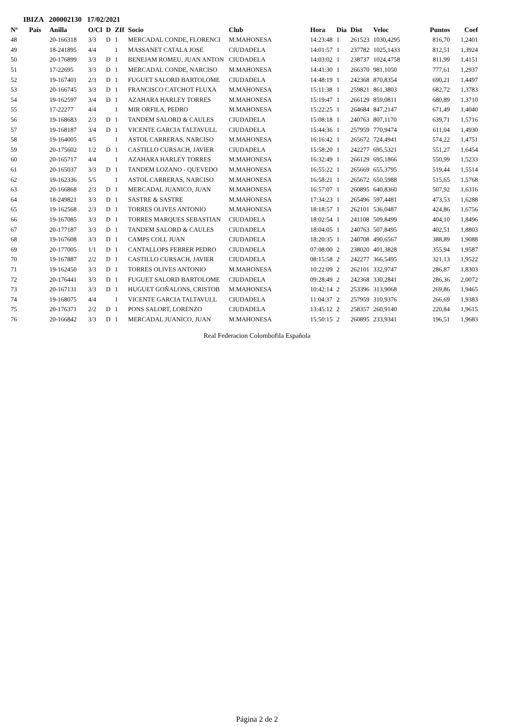IBIZA 200002130 17/02/2021
| Nº | Pais | Anilla | O/Cl | D | ZIf | Socio | Club | Hora | Dia | Dist | Veloc | Puntos | Coef |
| --- | --- | --- | --- | --- | --- | --- | --- | --- | --- | --- | --- | --- | --- |
| 48 | | 20-166318 | 3/3 | D | 1 | MERCADAL CONDE, FLORENCI | M.MAHONESA | 14:23:48 | 1 | 261523 | 1030,4295 | 816,70 | 1,2401 |
| 49 | | 18-241895 | 4/4 | | 1 | MASSANET CATALA JOSE | CIUDADELA | 14:01:57 | 1 | 237782 | 1025,1433 | 812,51 | 1,3924 |
| 50 | | 20-176899 | 3/3 | D | 1 | BENEJAM ROMEU, JUAN ANTON | CIUDADELA | 14:03:02 | 1 | 238737 | 1024,4758 | 811,99 | 1,4151 |
| 51 | | 17-22695 | 3/3 | D | 1 | MERCADAL CONDE, NARCISO | M.MAHONESA | 14:41:30 | 1 | 266370 | 981,1050 | 777,61 | 1,2937 |
| 52 | | 19-167401 | 2/3 | D | 1 | FUGUET SALORD BARTOLOME | CIUDADELA | 14:48:19 | 1 | 242368 | 870,8354 | 690,21 | 1,4497 |
| 53 | | 20-166745 | 3/3 | D | 1 | FRANCISCO CATCHOT FLUXA | M.MAHONESA | 15:11:38 | 1 | 259821 | 861,3803 | 682,72 | 1,3783 |
| 54 | | 19-162597 | 3/4 | D | 1 | AZAHARA HARLEY TORRES | M.MAHONESA | 15:19:47 | 1 | 266129 | 859,0811 | 680,89 | 1,3710 |
| 55 | | 17-22277 | 4/4 | | 1 | MIR ORFILA, PEDRO | M.MAHONESA | 15:22:25 | 1 | 264684 | 847,2147 | 671,49 | 1,4040 |
| 56 | | 19-168683 | 2/3 | D | 1 | TANDEM SALORD & CAULES | CIUDADELA | 15:08:18 | 1 | 240763 | 807,1170 | 639,71 | 1,5716 |
| 57 | | 19-168187 | 3/4 | D | 1 | VICENTE GARCIA TALTAVULL | CIUDADELA | 15:44:36 | 1 | 257959 | 770,9474 | 611,04 | 1,4930 |
| 58 | | 19-164005 | 4/5 | | 1 | ASTOL CARRERAS, NARCISO | M.MAHONESA | 16:16:42 | 1 | 265672 | 724,4941 | 574,22 | 1,4751 |
| 59 | | 20-175602 | 1/2 | D | 1 | CASTILLO CURSACH, JAVIER | CIUDADELA | 15:58:20 | 1 | 242277 | 695,5321 | 551,27 | 1,6454 |
| 60 | | 20-165717 | 4/4 | | 1 | AZAHARA HARLEY TORRES | M.MAHONESA | 16:32:49 | 1 | 266129 | 695,1866 | 550,99 | 1,5233 |
| 61 | | 20-165037 | 3/3 | D | 1 | TANDEM LOZANO - QUEVEDO | M.MAHONESA | 16:55:22 | 1 | 265669 | 655,3795 | 519,44 | 1,5514 |
| 62 | | 19-162336 | 5/5 | | 1 | ASTOL CARRERAS, NARCISO | M.MAHONESA | 16:58:21 | 1 | 265672 | 650,5988 | 515,65 | 1,5768 |
| 63 | | 20-166868 | 2/3 | D | 1 | MERCADAL JUANICO, JUAN | M.MAHONESA | 16:57:07 | 1 | 260895 | 640,8360 | 507,92 | 1,6316 |
| 64 | | 18-249821 | 3/3 | D | 1 | SASTRE & SASTRE | M.MAHONESA | 17:34:23 | 1 | 265496 | 597,4481 | 473,53 | 1,6288 |
| 65 | | 19-162568 | 2/3 | D | 1 | TORRES OLIVES ANTONIO | M.MAHONESA | 18:18:57 | 1 | 262101 | 536,0487 | 424,86 | 1,6756 |
| 66 | | 19-167085 | 3/3 | D | 1 | TORRES MARQUES SEBASTIAN | CIUDADELA | 18:02:54 | 1 | 241108 | 509,8499 | 404,10 | 1,8496 |
| 67 | | 20-177187 | 3/3 | D | 1 | TANDEM SALORD & CAULES | CIUDADELA | 18:04:05 | 1 | 240763 | 507,8495 | 402,51 | 1,8803 |
| 68 | | 19-167608 | 3/3 | D | 1 | CAMPS COLL JUAN | CIUDADELA | 18:20:35 | 1 | 240708 | 490,6567 | 388,89 | 1,9088 |
| 69 | | 20-177005 | 1/1 | D | 1 | CANTALLOPS FEBRER PEDRO | CIUDADELA | 07:08:00 | 2 | 238020 | 401,3828 | 355,94 | 1,9587 |
| 70 | | 19-167887 | 2/2 | D | 1 | CASTILLO CURSACH, JAVIER | CIUDADELA | 08:15:58 | 2 | 242277 | 366,5495 | 321,13 | 1,9522 |
| 71 | | 19-162450 | 3/3 | D | 1 | TORRES OLIVES ANTONIO | M.MAHONESA | 10:22:09 | 2 | 262101 | 332,9747 | 286,87 | 1,8303 |
| 72 | | 20-176441 | 3/3 | D | 1 | FUGUET SALORD BARTOLOME | CIUDADELA | 09:28:49 | 2 | 242368 | 330,2841 | 286,36 | 2,0072 |
| 73 | | 20-167131 | 3/3 | D | 1 | HUGUET GOÑALONS, CRISTOB | M.MAHONESA | 10:42:14 | 2 | 253396 | 313,9068 | 269,86 | 1,9465 |
| 74 | | 19-168075 | 4/4 | | 1 | VICENTE GARCIA TALTAVULL | CIUDADELA | 11:04:37 | 2 | 257959 | 310,9376 | 266,69 | 1,9383 |
| 75 | | 20-176371 | 2/2 | D | 1 | PONS SALORT, LORENZO | CIUDADELA | 13:45:12 | 2 | 258357 | 260,9140 | 220,84 | 1,9615 |
| 76 | | 20-166842 | 3/3 | D | 1 | MERCADAL JUANICO, JUAN | M.MAHONESA | 15:50:15 | 2 | 260895 | 233,9341 | 196,51 | 1,9683 |
Real Federacion Colombofila Española
Página 2 de 2